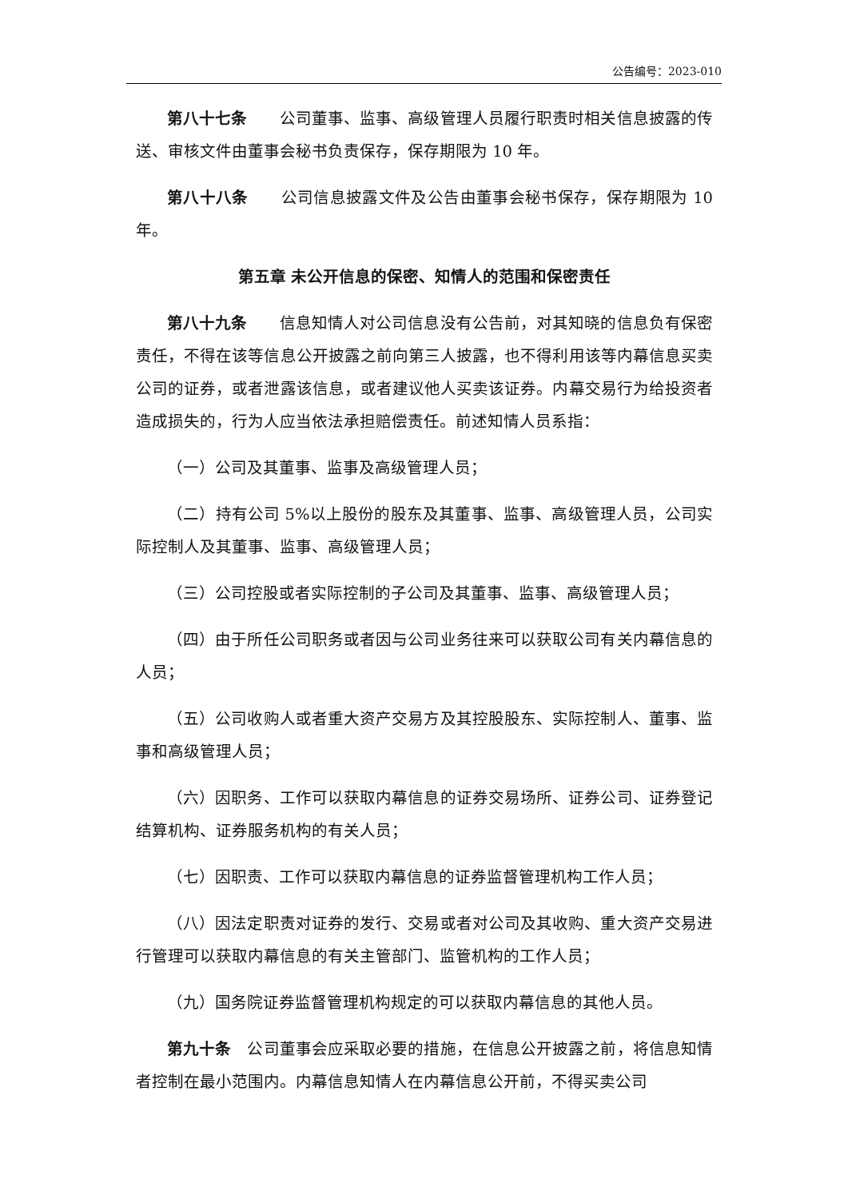公告编号：2023-010
第八十七条　　公司董事、监事、高级管理人员履行职责时相关信息披露的传送、审核文件由董事会秘书负责保存，保存期限为 10 年。
第八十八条　　公司信息披露文件及公告由董事会秘书保存，保存期限为 10 年。
第五章 未公开信息的保密、知情人的范围和保密责任
第八十九条　　信息知情人对公司信息没有公告前，对其知晓的信息负有保密责任，不得在该等信息公开披露之前向第三人披露，也不得利用该等内幕信息买卖公司的证券，或者泄露该信息，或者建议他人买卖该证券。内幕交易行为给投资者造成损失的，行为人应当依法承担赔偿责任。前述知情人员系指：
（一）公司及其董事、监事及高级管理人员；
（二）持有公司 5%以上股份的股东及其董事、监事、高级管理人员，公司实际控制人及其董事、监事、高级管理人员；
（三）公司控股或者实际控制的子公司及其董事、监事、高级管理人员；
（四）由于所任公司职务或者因与公司业务往来可以获取公司有关内幕信息的人员；
（五）公司收购人或者重大资产交易方及其控股股东、实际控制人、董事、监事和高级管理人员；
（六）因职务、工作可以获取内幕信息的证券交易场所、证券公司、证券登记结算机构、证券服务机构的有关人员；
（七）因职责、工作可以获取内幕信息的证券监督管理机构工作人员；
（八）因法定职责对证券的发行、交易或者对公司及其收购、重大资产交易进行管理可以获取内幕信息的有关主管部门、监管机构的工作人员；
（九）国务院证券监督管理机构规定的可以获取内幕信息的其他人员。
第九十条　公司董事会应采取必要的措施，在信息公开披露之前，将信息知情者控制在最小范围内。内幕信息知情人在内幕信息公开前，不得买卖公司